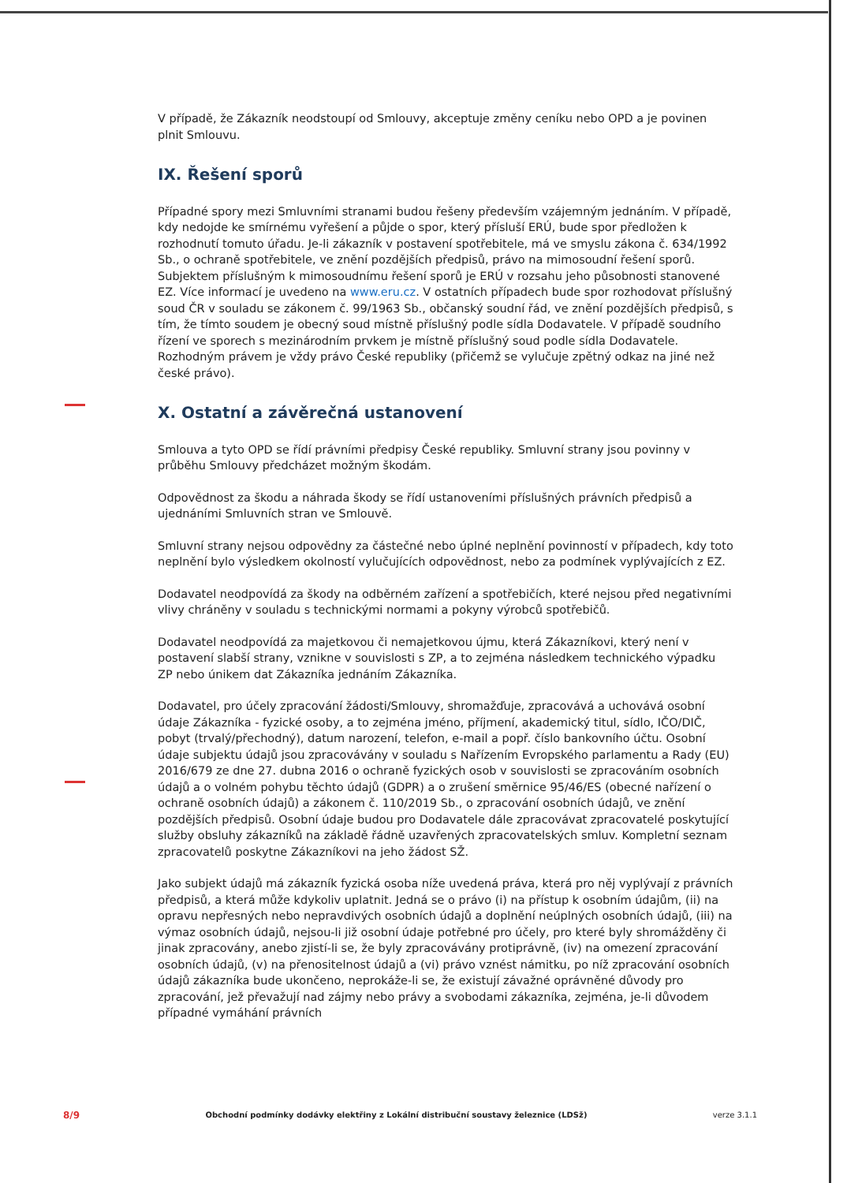V případě, že Zákazník neodstoupí od Smlouvy, akceptuje změny ceníku nebo OPD a je povinen plnit Smlouvu.
IX. Řešení sporů
Případné spory mezi Smluvními stranami budou řešeny především vzájemným jednáním. V případě, kdy nedojde ke smírnému vyřešení a půjde o spor, který přísluší ERÚ, bude spor předložen k rozhodnutí tomuto úřadu. Je-li zákazník v postavení spotřebitele, má ve smyslu zákona č. 634/1992 Sb., o ochraně spotřebitele, ve znění pozdějších předpisů, právo na mimosoudní řešení sporů. Subjektem příslušným k mimosoudnímu řešení sporů je ERÚ v rozsahu jeho působnosti stanovené EZ. Více informací je uvedeno na www.eru.cz. V ostatních případech bude spor rozhodovat příslušný soud ČR v souladu se zákonem č. 99/1963 Sb., občanský soudní řád, ve znění pozdějších předpisů, s tím, že tímto soudem je obecný soud místně příslušný podle sídla Dodavatele. V případě soudního řízení ve sporech s mezinárodním prvkem je místně příslušný soud podle sídla Dodavatele. Rozhodným právem je vždy právo České republiky (přičemž se vylučuje zpětný odkaz na jiné než české právo).
X. Ostatní a závěrečná ustanovení
Smlouva a tyto OPD se řídí právními předpisy České republiky. Smluvní strany jsou povinny v průběhu Smlouvy předcházet možným škodám.
Odpovědnost za škodu a náhrada škody se řídí ustanoveními příslušných právních předpisů a ujednáními Smluvních stran ve Smlouvě.
Smluvní strany nejsou odpovědny za částečné nebo úplné neplnění povinností v případech, kdy toto neplnění bylo výsledkem okolností vylučujících odpovědnost, nebo za podmínek vyplývajících z EZ.
Dodavatel neodpovídá za škody na odběrném zařízení a spotřebičích, které nejsou před negativními vlivy chráněny v souladu s technickými normami a pokyny výrobců spotřebičů.
Dodavatel neodpovídá za majetkovou či nemajetkovou újmu, která Zákazníkovi, který není v postavení slabší strany, vznikne v souvislosti s ZP, a to zejména následkem technického výpadku ZP nebo únikem dat Zákazníka jednáním Zákazníka.
Dodavatel, pro účely zpracování žádosti/Smlouvy, shromažďuje, zpracovává a uchovává osobní údaje Zákazníka - fyzické osoby, a to zejména jméno, příjmení, akademický titul, sídlo, IČO/DIČ, pobyt (trvalý/přechodný), datum narození, telefon, e-mail a popř. číslo bankovního účtu. Osobní údaje subjektu údajů jsou zpracovávány v souladu s Nařízením Evropského parlamentu a Rady (EU) 2016/679 ze dne 27. dubna 2016 o ochraně fyzických osob v souvislosti se zpracováním osobních údajů a o volném pohybu těchto údajů (GDPR) a o zrušení směrnice 95/46/ES (obecné nařízení o ochraně osobních údajů) a zákonem č. 110/2019 Sb., o zpracování osobních údajů, ve znění pozdějších předpisů. Osobní údaje budou pro Dodavatele dále zpracovávat zpracovatelé poskytující služby obsluhy zákazníků na základě řádně uzavřených zpracovatelských smluv. Kompletní seznam zpracovatelů poskytne Zákazníkovi na jeho žádost SŽ.
Jako subjekt údajů má zákazník fyzická osoba níže uvedená práva, která pro něj vyplývají z právních předpisů, a která může kdykoliv uplatnit. Jedná se o právo (i) na přístup k osobním údajům, (ii) na opravu nepřesných nebo nepravdivých osobních údajů a doplnění neúplných osobních údajů, (iii) na výmaz osobních údajů, nejsou-li již osobní údaje potřebné pro účely, pro které byly shromážděny či jinak zpracovány, anebo zjistí-li se, že byly zpracovávány protiprávně, (iv) na omezení zpracování osobních údajů, (v) na přenositelnost údajů a (vi) právo vznést námitku, po níž zpracování osobních údajů zákazníka bude ukončeno, neprokáže-li se, že existují závažné oprávněné důvody pro zpracování, jež převažují nad zájmy nebo právy a svobodami zákazníka, zejména, je-li důvodem případné vymáhání právních
8/9 Obchodní podmínky dodávky elektřiny z Lokální distribuční soustavy železnice (LDSž) verze 3.1.1